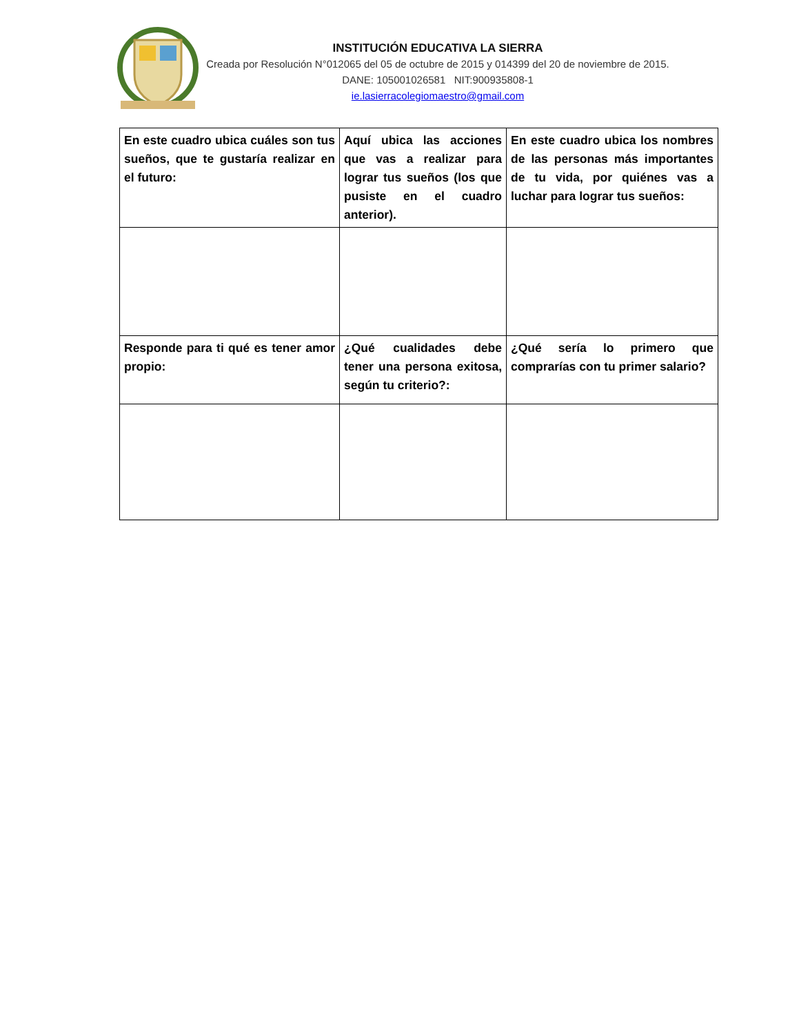INSTITUCIÓN EDUCATIVA LA SIERRA
Creada por Resolución N°012065 del 05 de octubre de 2015 y 014399 del 20 de noviembre de 2015.
DANE: 105001026581 NIT:900935808-1
ie.lasierracolegiomaestro@gmail.com
| En este cuadro ubica cuáles son tus sueños, que te gustaría realizar en el futuro: | Aquí ubica las acciones que vas a realizar para lograr tus sueños (los que pusiste en el cuadro anterior). | En este cuadro ubica los nombres de las personas más importantes de tu vida, por quiénes vas a luchar para lograr tus sueños: |
| Responde para ti qué es tener amor propio: | ¿Qué cualidades debe tener una persona exitosa, según tu criterio?: | ¿Qué sería lo primero que comprarías con tu primer salario? |